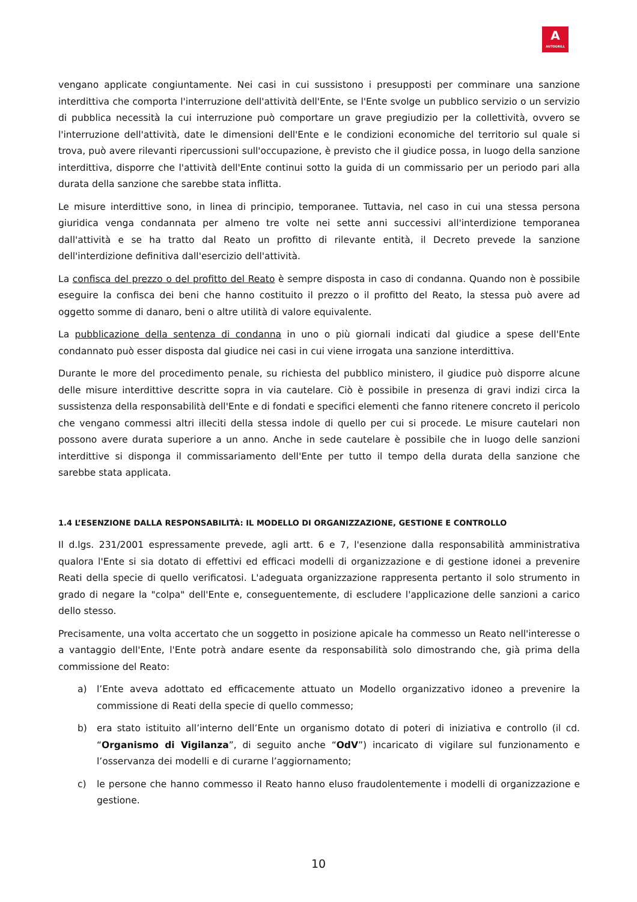A
AUTOGRILL
vengano applicate congiuntamente. Nei casi in cui sussistono i presupposti per comminare una sanzione interdittiva che comporta l'interruzione dell'attività dell'Ente, se l'Ente svolge un pubblico servizio o un servizio di pubblica necessità la cui interruzione può comportare un grave pregiudizio per la collettività, ovvero se l'interruzione dell'attività, date le dimensioni dell'Ente e le condizioni economiche del territorio sul quale si trova, può avere rilevanti ripercussioni sull'occupazione, è previsto che il giudice possa, in luogo della sanzione interdittiva, disporre che l'attività dell'Ente continui sotto la guida di un commissario per un periodo pari alla durata della sanzione che sarebbe stata inflitta.
Le misure interdittive sono, in linea di principio, temporanee. Tuttavia, nel caso in cui una stessa persona giuridica venga condannata per almeno tre volte nei sette anni successivi all'interdizione temporanea dall'attività e se ha tratto dal Reato un profitto di rilevante entità, il Decreto prevede la sanzione dell'interdizione definitiva dall'esercizio dell'attività.
La confisca del prezzo o del profitto del Reato è sempre disposta in caso di condanna. Quando non è possibile eseguire la confisca dei beni che hanno costituito il prezzo o il profitto del Reato, la stessa può avere ad oggetto somme di danaro, beni o altre utilità di valore equivalente.
La pubblicazione della sentenza di condanna in uno o più giornali indicati dal giudice a spese dell'Ente condannato può esser disposta dal giudice nei casi in cui viene irrogata una sanzione interdittiva.
Durante le more del procedimento penale, su richiesta del pubblico ministero, il giudice può disporre alcune delle misure interdittive descritte sopra in via cautelare. Ciò è possibile in presenza di gravi indizi circa la sussistenza della responsabilità dell'Ente e di fondati e specifici elementi che fanno ritenere concreto il pericolo che vengano commessi altri illeciti della stessa indole di quello per cui si procede. Le misure cautelari non possono avere durata superiore a un anno. Anche in sede cautelare è possibile che in luogo delle sanzioni interdittive si disponga il commissariamento dell'Ente per tutto il tempo della durata della sanzione che sarebbe stata applicata.
1.4 L’ESENZIONE DALLA RESPONSABILITÀ: IL MODELLO DI ORGANIZZAZIONE, GESTIONE E CONTROLLO
Il d.lgs. 231/2001 espressamente prevede, agli artt. 6 e 7, l'esenzione dalla responsabilità amministrativa qualora l'Ente si sia dotato di effettivi ed efficaci modelli di organizzazione e di gestione idonei a prevenire Reati della specie di quello verificatosi. L'adeguata organizzazione rappresenta pertanto il solo strumento in grado di negare la "colpa" dell'Ente e, conseguentemente, di escludere l'applicazione delle sanzioni a carico dello stesso.
Precisamente, una volta accertato che un soggetto in posizione apicale ha commesso un Reato nell'interesse o a vantaggio dell'Ente, l'Ente potrà andare esente da responsabilità solo dimostrando che, già prima della commissione del Reato:
a) l’Ente aveva adottato ed efficacemente attuato un Modello organizzativo idoneo a prevenire la commissione di Reati della specie di quello commesso;
b) era stato istituito all’interno dell’Ente un organismo dotato di poteri di iniziativa e controllo (il cd. “Organismo di Vigilanza”, di seguito anche “OdV”) incaricato di vigilare sul funzionamento e l’osservanza dei modelli e di curarne l’aggiornamento;
c) le persone che hanno commesso il Reato hanno eluso fraudolentemente i modelli di organizzazione e gestione.
10